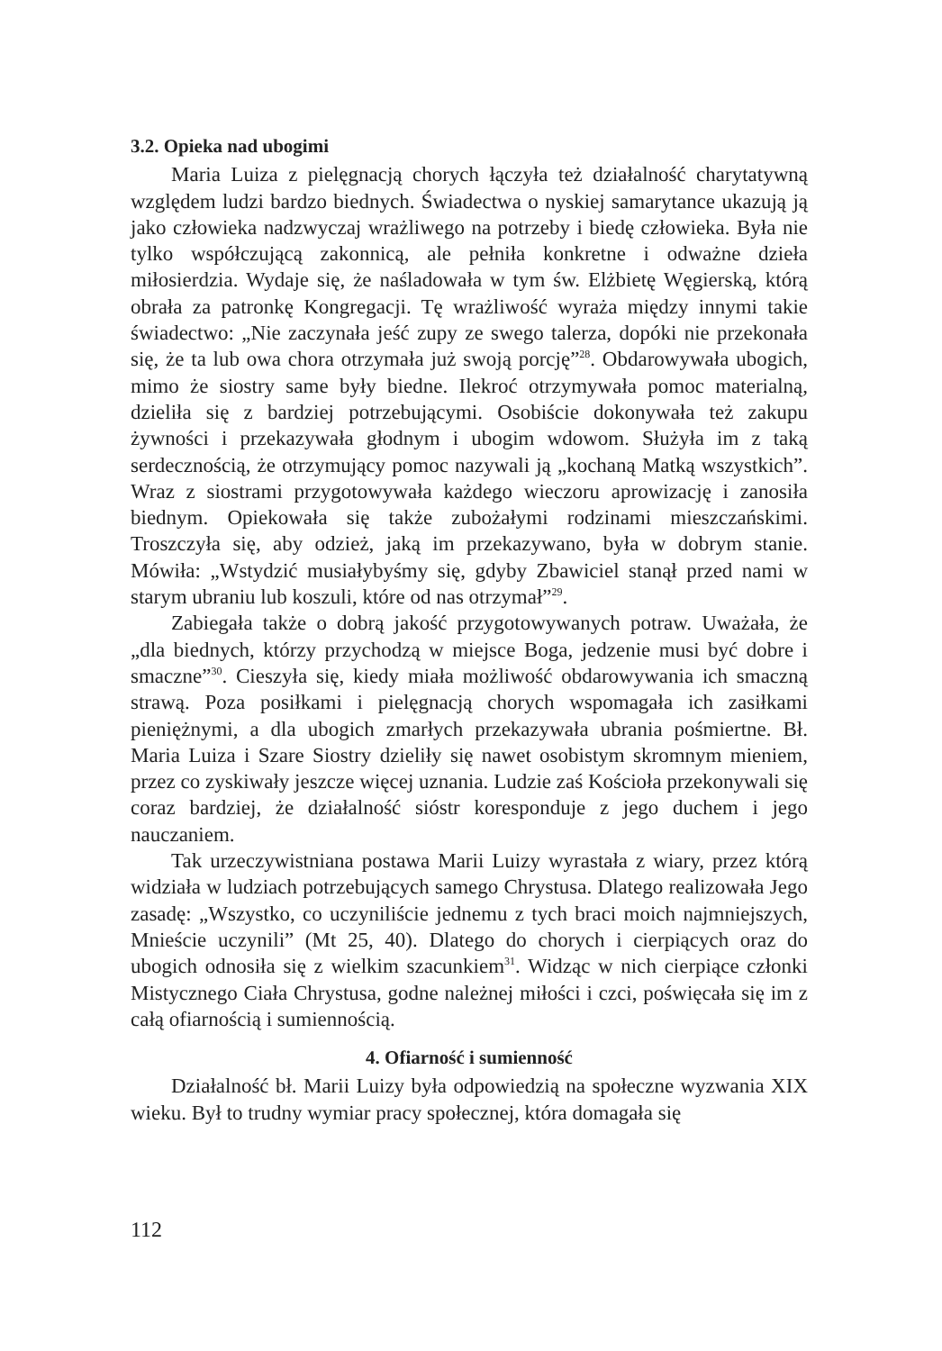3.2. Opieka nad ubogimi
Maria Luiza z pielęgnacją chorych łączyła też działalność charytatywną względem ludzi bardzo biednych. Świadectwa o nyskiej samarytance ukazują ją jako człowieka nadzwyczaj wrażliwego na potrzeby i biedę człowieka. Była nie tylko współczującą zakonnicą, ale pełniła konkretne i odważne dzieła miłosierdzia. Wydaje się, że naśladowała w tym św. Elżbietę Węgierską, którą obrała za patronkę Kongregacji. Tę wrażliwość wyraża między innymi takie świadectwo: „Nie zaczynała jeść zupy ze swego talerza, dopóki nie przekonała się, że ta lub owa chora otrzymała już swoją porcję”<sup>28</sup>. Obdarowywała ubogich, mimo że siostry same były biedne. Ilekroć otrzymywała pomoc materialną, dzieliła się z bardziej potrzebującymi. Osobiście dokonywała też zakupu żywności i przekazywała głodnym i ubogim wdowom. Służyła im z taką serdecznością, że otrzymujący pomoc nazywali ją „kochaną Matką wszystkich”. Wraz z siostrami przygotowywała każdego wieczoru aprowizację i zanosiła biednym. Opiekowała się także zubożałymi rodzinami mieszczańskimi. Troszczyła się, aby odzież, jaką im przekazywano, była w dobrym stanie. Mówiła: „Wstydzić musiałybyśmy się, gdyby Zbawiciel stanął przed nami w starym ubraniu lub koszuli, które od nas otrzymał”<sup>29</sup>.
Zabiegała także o dobrą jakość przygotowywanych potraw. Uważała, że „dla biednych, którzy przychodzą w miejsce Boga, jedzenie musi być dobre i smaczne”<sup>30</sup>. Cieszyła się, kiedy miała możliwość obdarowywania ich smaczną strawą. Poza posiłkami i pielęgnacją chorych wspomagała ich zasiłkami pieniężnymi, a dla ubogich zmarłych przekazywała ubrania pośmiertne. Bł. Maria Luiza i Szare Siostry dzieliły się nawet osobistym skromnym mieniem, przez co zyskiwały jeszcze więcej uznania. Ludzie zaś Kościoła przekonywali się coraz bardziej, że działalność sióstr koresponduje z jego duchem i jego nauczaniem.
Tak urzeczywistniana postawa Marii Luizy wyrastała z wiary, przez którą widziała w ludziach potrzebujących samego Chrystusa. Dlatego realizowała Jego zasadę: „Wszystko, co uczyniliście jednemu z tych braci moich najmniejszych, Mnieście uczynili” (Mt 25, 40). Dlatego do chorych i cierpiących oraz do ubogich odnosiła się z wielkim szacunkiem<sup>31</sup>. Widząc w nich cierpiące członki Mistycznego Ciała Chrystusa, godne należnej miłości i czci, poświęcała się im z całą ofiarnością i sumiennością.
4. Ofiarność i sumienność
Działalność bł. Marii Luizy była odpowiedzią na społeczne wyzwania XIX wieku. Był to trudny wymiar pracy społecznej, która domagała się
112